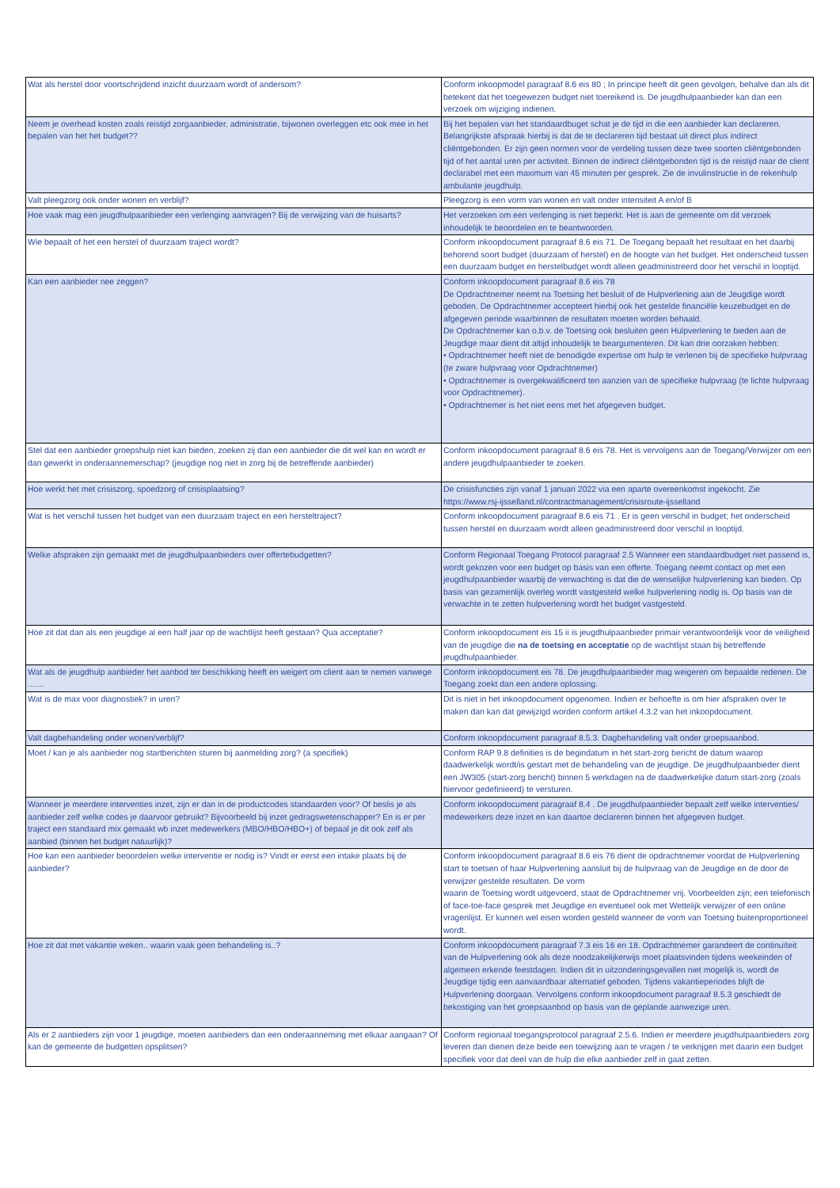| Wat als herstel door voortschrijdend inzicht duurzaam wordt of andersom? | Conform inkoopmodel paragraaf 8.6 eis 80 ; In principe heeft dit geen gevolgen, behalve dan als dit betekent dat het toegewezen budget niet toereikend is. De jeugdhulpaanbieder kan dan een verzoek om wijziging indienen. |
| Neem je overhead kosten zoals reistijd zorgaanbieder, administratie, bijwonen overleggen etc ook mee in het bepalen van het het budget?? | Bij het bepalen van het standaardbuget schat je de tijd in die een aanbieder kan declareren. Belangrijkste afspraak hierbij is dat de te declareren tijd bestaat uit direct plus indirect cliëntgebonden. Er zijn geen normen voor de verdeling tussen deze twee soorten cliëntgebonden tijd of het aantal uren per activiteit. Binnen de indirect cliëntgebonden tijd is de reistijd naar de client declarabel met een maximum van 45 minuten per gesprek. Zie de invulinstructie in de rekenhulp ambulante jeugdhulp. |
| Valt pleegzorg ook onder wonen en verblijf? | Pleegzorg is een vorm van wonen en valt onder intensiteit A en/of B |
| Hoe vaak mag een jeugdhulpaanbieder een verlenging aanvragen? Bij de verwijzing van de huisarts? | Het verzoeken om een verlenging is niet beperkt. Het is aan de gemeente om dit verzoek inhoudelijk te beoordelen en te beantwoorden. |
| Wie bepaalt of het een herstel of duurzaam traject wordt? | Conform inkoopdocument paragraaf 8.6 eis 71. De Toegang bepaalt het resultaat en het daarbij behorend soort budget (duurzaam of herstel) en de hoogte van het budget. Het onderscheid tussen een duurzaam budget en herstelbudget wordt alleen geadministreerd door het verschil in looptijd. |
| Kan een aanbieder nee zeggen? | Conform inkoopdocument paragraaf 8.6 eis 78 De Opdrachtnemer neemt na Toetsing het besluit of de Hulpverlening aan de Jeugdige wordt geboden. De Opdrachtnemer accepteert hierbij ook het gestelde financiële keuzebudget en de afgegeven periode waarbinnen de resultaten moeten worden behaald. De Opdrachtnemer kan o.b.v. de Toetsing ook besluiten geen Hulpverlening te bieden aan de Jeugdige maar dient dit altijd inhoudelijk te beargumenteren. Dit kan drie oorzaken hebben: • Opdrachtnemer heeft niet de benodigde expertise om hulp te verlenen bij de specifieke hulpvraag (te zware hulpvraag voor Opdrachtnemer) • Opdrachtnemer is overgekwalificeerd ten aanzien van de specifieke hulpvraag (te lichte hulpvraag voor Opdrachtnemer). • Opdrachtnemer is het niet eens met het afgegeven budget. |
| Stel dat een aanbieder groepshulp niet kan bieden, zoeken zij dan een aanbieder die dit wel kan en wordt er dan gewerkt in onderaannemerschap? (jeugdige nog niet in zorg bij de betreffende aanbieder) | Conform inkoopdocument paragraaf 8.6 eis 78. Het is vervolgens aan de Toegang/Verwijzer om een andere jeugdhulpaanbieder te zoeken. |
| Hoe werkt het met crisiszorg, spoedzorg of crisisplaatsing? | De crisisfuncties zijn vanaf 1 januari 2022 via een aparte overeenkomst ingekocht. Zie https://www.rsj-ijsselland.nl/contractmanagement/crisisroute-ijsselland |
| Wat is het verschil tussen het budget van een duurzaam traject en een hersteltraject? | Conform inkoopdocument paragraaf 8.6 eis 71 . Er is geen verschil in budget; het onderscheid tussen herstel en duurzaam wordt alleen geadministreerd door verschil in looptijd. |
| Welke afspraken zijn gemaakt met de jeugdhulpaanbieders over offertebudgetten? | Conform Regionaal Toegang Protocol paragraaf 2.5 Wanneer een standaardbudget niet passend is, wordt gekozen voor een budget op basis van een offerte. Toegang neemt contact op met een jeugdhulpaanbieder waarbij de verwachting is dat die de wenselijke hulpverlening kan bieden. Op basis van gezamenlijk overleg wordt vastgesteld welke hulpverlening nodig is. Op basis van de verwachte in te zetten hulpverlening wordt het budget vastgesteld. |
| Hoe zit dat dan als een jeugdige al een half jaar op de wachtlijst heeft gestaan? Qua acceptatie? | Conform inkoopdocument eis 15 ii is jeugdhulpaanbieder primair verantwoordelijk voor de veiligheid van de jeugdige die na de toetsing en acceptatie op de wachtlijst staan bij betreffende jeugdhulpaanbieder. |
| Wat als de jeugdhulp aanbieder het aanbod ter beschikking heeft en weigert om client aan te nemen vanwege ....... | Conform inkoopdocument eis 78. De jeugdhulpaanbieder mag weigeren om bepaalde redenen. De Toegang zoekt dan een andere oplossing. |
| Wat is de max voor diagnostiek? in uren? | Dit is niet in het inkoopdocument opgenomen. Indien er behoefte is om hier afspraken over te maken dan kan dat gewijzigd worden conform artikel 4.3.2 van het inkoopdocument. |
| Valt dagbehandeling onder wonen/verblijf? | Conform inkoopdocument paragraaf 8.5.3. Dagbehandeling valt onder groepsaanbod. |
| Moet / kan je als aanbieder nog startberichten sturen bij aanmelding zorg? (a specifiek) | Conform RAP 9.8 definities is de begindatum in het start-zorg bericht de datum waarop daadwerkelijk wordt/is gestart met de behandeling van de jeugdige. De jeugdhulpaanbieder dient een JW305 (start-zorg bericht) binnen 5 werkdagen na de daadwerkelijke datum start-zorg (zoals hiervoor gedefinieerd) te versturen. |
| Wanneer je meerdere interventies inzet, zijn er dan in de productcodes standaarden voor? Of beslis je als aanbieder zelf welke codes je daarvoor gebruikt? Bijvoorbeeld bij inzet gedragswetenschapper? En is er per traject een standaard mix gemaakt wb inzet medewerkers (MBO/HBO/HBO+) of bepaal je dit ook zelf als aanbied (binnen het budget natuurlijk)? | Conform inkoopdocument paragraaf 8.4 . De jeugdhulpaanbieder bepaalt zelf welke interventies/ medewerkers deze inzet en kan daartoe declareren binnen het afgegeven budget. |
| Hoe kan een aanbieder beoordelen welke interventie er nodig is? Vindt er eerst een intake plaats bij de aanbieder? | Conform inkoopdocument paragraaf 8.6 eis 76 dient de opdrachtnemer voordat de Hulpverlening start te toetsen of haar Hulpverlening aansluit bij de hulpvraag van de Jeugdige en de door de verwijzer gestelde resultaten. De vorm waarin de Toetsing wordt uitgevoerd, staat de Opdrachtnemer vrij. Voorbeelden zijn; een telefonisch of face-toe-face gesprek met Jeugdige en eventueel ook met Wettelijk verwijzer of een online vragenlijst. Er kunnen wel eisen worden gesteld wanneer de vorm van Toetsing buitenproportioneel wordt. |
| Hoe zit dat met vakantie weken.. waarin vaak geen behandeling is..? | Conform inkoopdocument paragraaf 7.3 eis 16 en 18. Opdrachtnemer garandeert de continuïteit van de Hulpverlening ook als deze noodzakelijkerwijs moet plaatsvinden tijdens weekeinden of algemeen erkende feestdagen. Indien dit in uitzonderingsgevallen niet mogelijk is, wordt de Jeugdige tijdig een aanvaardbaar alternatief geboden. Tijdens vakantieperiodes blijft de Hulpverlening doorgaan. Vervolgens conform inkoopdocument paragraaf 8.5.3 geschiedt de bekostiging van het groepsaanbod op basis van de geplande aanwezige uren. |
| Als er 2 aanbieders zijn voor 1 jeugdige, moeten aanbieders dan een onderaanneming met elkaar aangaan? Of kan de gemeente de budgetten opsplitsen? | Conform regionaal toegangsprotocol paragraaf 2.5.6. Indien er meerdere jeugdhulpaanbieders zorg leveren dan dienen deze beide een toewijzing aan te vragen / te verkrijgen met daarin een budget specifiek voor dat deel van de hulp die elke aanbieder zelf in gaat zetten. |